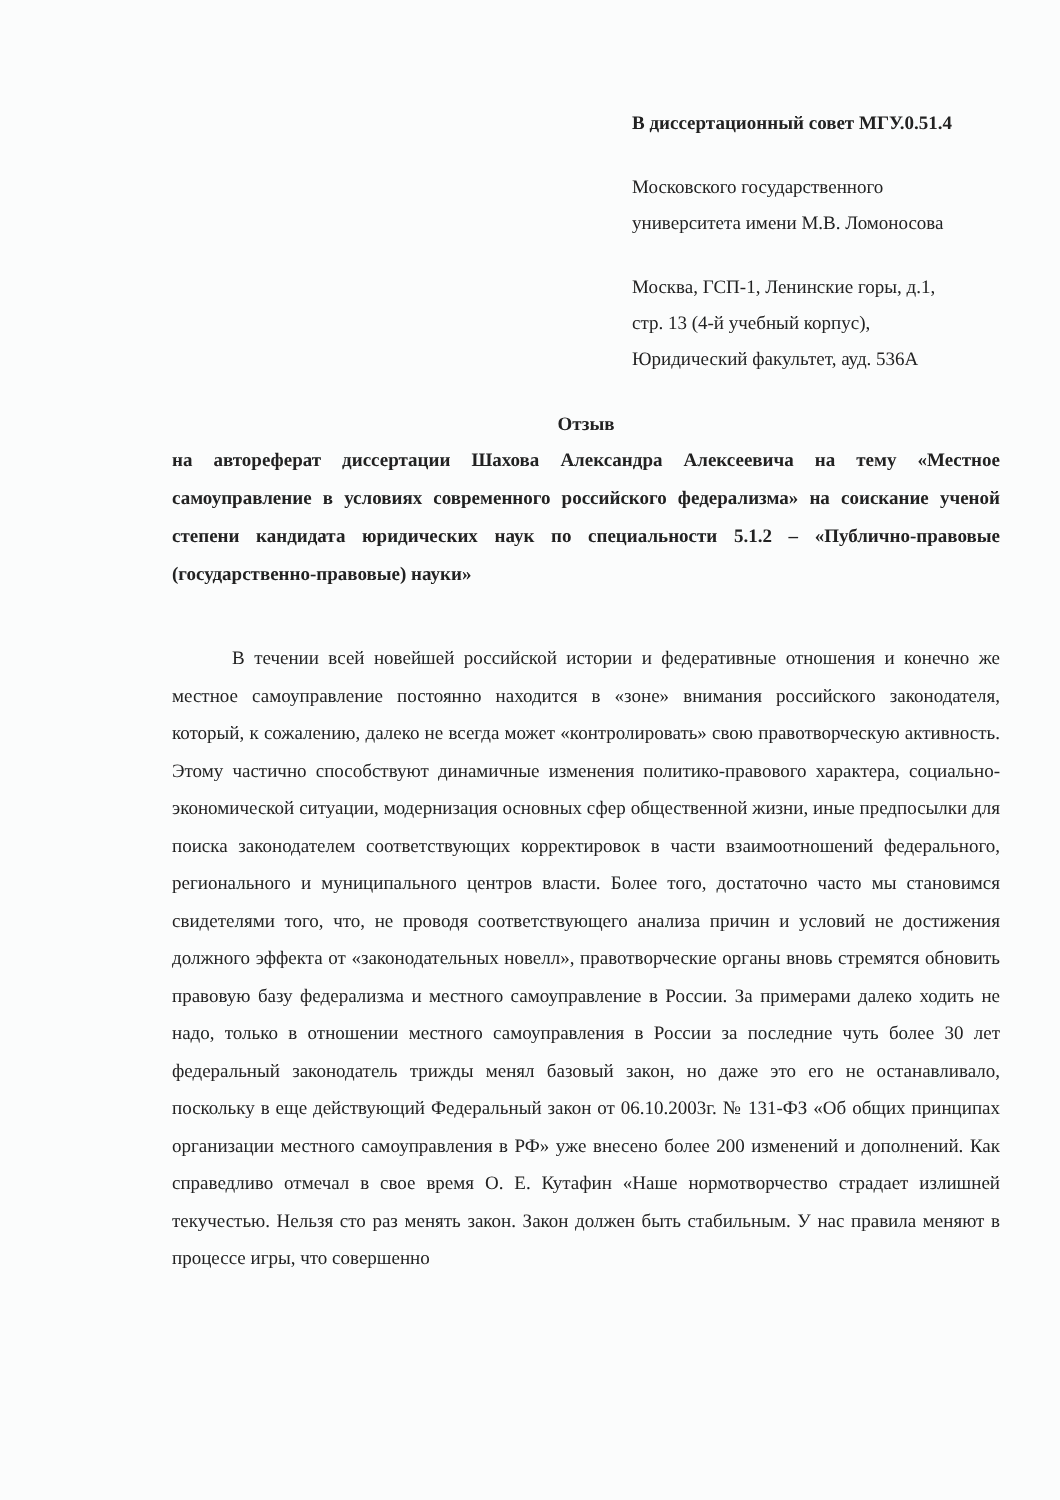В диссертационный совет МГУ.0.51.4
Московского государственного
университета имени М.В. Ломоносова
Москва, ГСП-1, Ленинские горы, д.1,
стр. 13 (4-й учебный корпус),
Юридический факультет, ауд. 536А
Отзыв
на автореферат диссертации Шахова Александра Алексеевича на тему «Местное самоуправление в условиях современного российского федерализма» на соискание ученой степени кандидата юридических наук по специальности 5.1.2 – «Публично-правовые (государственно-правовые) науки»
В течении всей новейшей российской истории и федеративные отношения и конечно же местное самоуправление постоянно находится в «зоне» внимания российского законодателя, который, к сожалению, далеко не всегда может «контролировать» свою правотворческую активность. Этому частично способствуют динамичные изменения политико-правового характера, социально-экономической ситуации, модернизация основных сфер общественной жизни, иные предпосылки для поиска законодателем соответствующих корректировок в части взаимоотношений федерального, регионального и муниципального центров власти. Более того, достаточно часто мы становимся свидетелями того, что, не проводя соответствующего анализа причин и условий не достижения должного эффекта от «законодательных новелл», правотворческие органы вновь стремятся обновить правовую базу федерализма и местного самоуправление в России. За примерами далеко ходить не надо, только в отношении местного самоуправления в России за последние чуть более 30 лет федеральный законодатель трижды менял базовый закон, но даже это его не останавливало, поскольку в еще действующий Федеральный закон от 06.10.2003г. № 131-ФЗ «Об общих принципах организации местного самоуправления в РФ» уже внесено более 200 изменений и дополнений. Как справедливо отмечал в свое время О. Е. Кутафин «Наше нормотворчество страдает излишней текучестью. Нельзя сто раз менять закон. Закон должен быть стабильным. У нас правила меняют в процессе игры, что совершенно